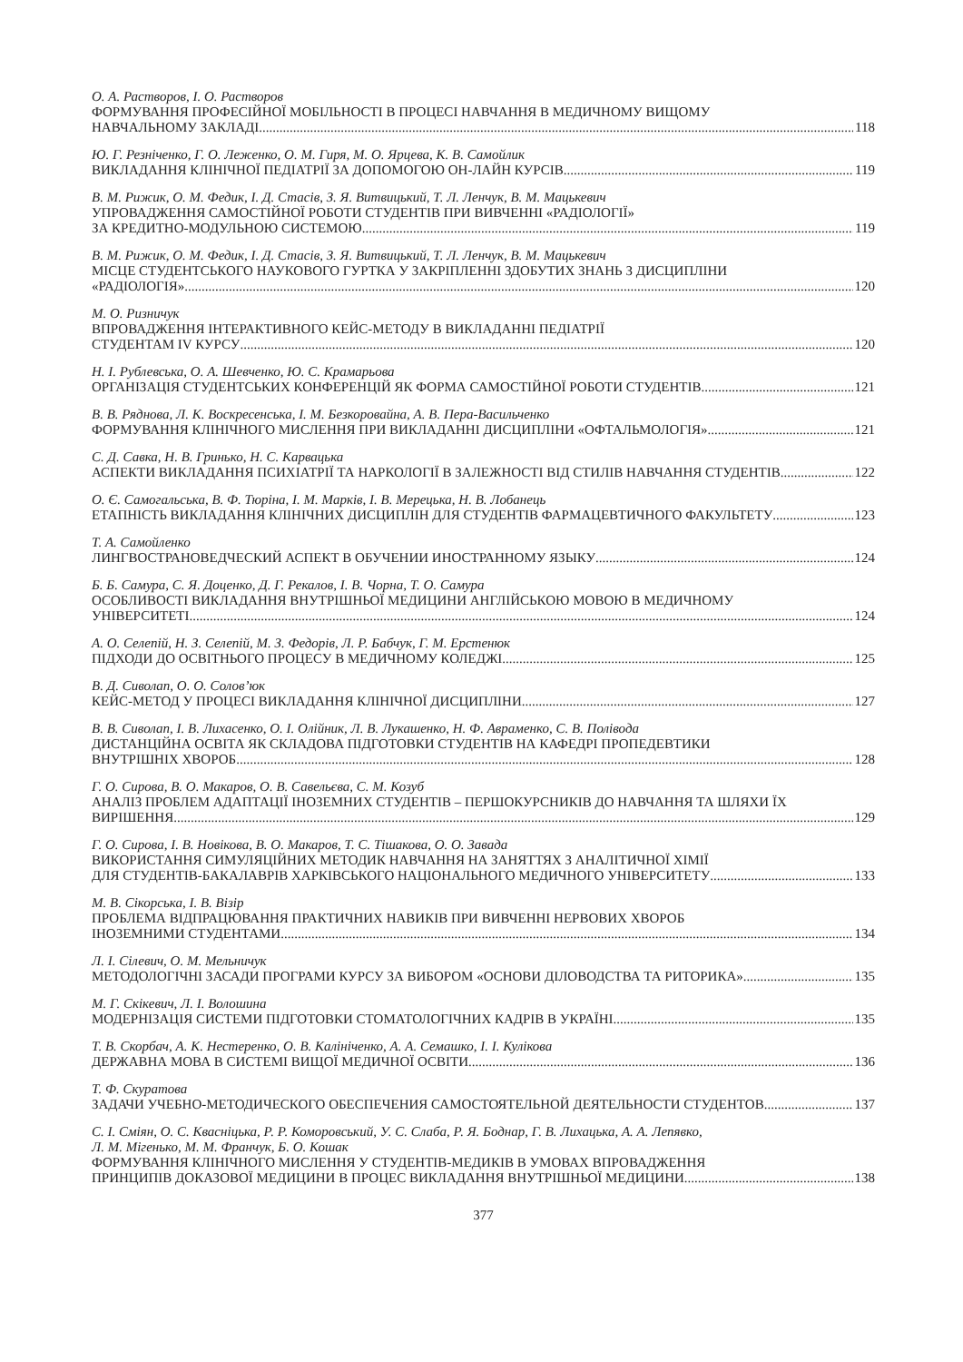О. А. Растворов, І. О. Растворов
ФОРМУВАННЯ ПРОФЕСІЙНОЇ МОБІЛЬНОСТІ В ПРОЦЕСІ НАВЧАННЯ В МЕДИЧНОМУ ВИЩОМУ
НАВЧАЛЬНОМУ ЗАКЛАДІ 118
Ю. Г. Резніченко, Г. О. Леженко, О. М. Гиря, М. О. Ярцева, К. В. Самойлик
ВИКЛАДАННЯ КЛІНІЧНОЇ ПЕДІАТРІЇ ЗА ДОПОМОГОЮ ОН-ЛАЙН КУРСІВ 119
В. М. Рижик, О. М. Федик, І. Д. Стасів, З. Я. Витвицький, Т. Л. Ленчук, В. М. Мацькевич
УПРОВАДЖЕННЯ САМОСТІЙНОЇ РОБОТИ СТУДЕНТІВ ПРИ ВИВЧЕННІ «РАДІОЛОГІЇ»
ЗА КРЕДИТНО-МОДУЛЬНОЮ СИСТЕМОЮ 119
В. М. Рижик, О. М. Федик, І. Д. Стасів, З. Я. Витвицький, Т. Л. Ленчук, В. М. Мацькевич
МІСЦЕ СТУДЕНТСЬКОГО НАУКОВОГО ГУРТКА У ЗАКРІПЛЕННІ ЗДОБУТИХ ЗНАНЬ З ДИСЦИПЛІНИ
«РАДІОЛОГІЯ» 120
М. О. Ризничук
ВПРОВАДЖЕННЯ ІНТЕРАКТИВНОГО КЕЙС-МЕТОДУ В ВИКЛАДАННІ ПЕДІАТРІЇ
СТУДЕНТАМ IV КУРСУ 120
Н. І. Рублевська, О. А. Шевченко, Ю. С. Крамарьова
ОРГАНІЗАЦІЯ СТУДЕНТСЬКИХ КОНФЕРЕНЦІЙ ЯК ФОРМА САМОСТІЙНОЇ РОБОТИ СТУДЕНТІВ 121
В. В. Ряднова, Л. К. Воскресенська, І. М. Безкоровайна, А. В. Пера-Васильченко
ФОРМУВАННЯ КЛІНІЧНОГО МИСЛЕННЯ ПРИ ВИКЛАДАННІ ДИСЦИПЛІНИ «ОФТАЛЬМОЛОГІЯ» 121
С. Д. Савка, Н. В. Гринько, Н. С. Карвацька
АСПЕКТИ ВИКЛАДАННЯ ПСИХІАТРІЇ ТА НАРКОЛОГІЇ В ЗАЛЕЖНОСТІ ВІД СТИЛІВ НАВЧАННЯ СТУДЕНТІВ 122
О. Є. Самогальська, В. Ф. Тюріна, І. М. Марків, І. В. Мерецька, Н. В. Лобанець
ЕТАПНІСТЬ ВИКЛАДАННЯ КЛІНІЧНИХ ДИСЦИПЛІН ДЛЯ СТУДЕНТІВ ФАРМАЦЕВТИЧНОГО ФАКУЛЬТЕТУ 123
Т. А. Самойленко
ЛИНГВОСТРАНОВЕДЧЕСКИЙ АСПЕКТ В ОБУЧЕНИИ ИНОСТРАННОМУ ЯЗЫКУ 124
Б. Б. Самура, С. Я. Доценко, Д. Г. Рекалов, І. В. Чорна, Т. О. Самура
ОСОБЛИВОСТІ ВИКЛАДАННЯ ВНУТРІШНЬОЇ МЕДИЦИНИ АНГЛІЙСЬКОЮ МОВОЮ В МЕДИЧНОМУ
УНІВЕРСИТЕТІ 124
А. О. Селепій, Н. З. Селепій, М. З. Федорів, Л. Р. Бабчук, Г. М. Ерстенюк
ПІДХОДИ ДО ОСВІТНЬОГО ПРОЦЕСУ В МЕДИЧНОМУ КОЛЕДЖІ 125
В. Д. Сиволап, О. О. Солов’юк
КЕЙС-МЕТОД У ПРОЦЕСІ ВИКЛАДАННЯ КЛІНІЧНОЇ ДИСЦИПЛІНИ 127
В. В. Сиволап, І. В. Лихасенко, О. І. Олійник, Л. В. Лукашенко, Н. Ф. Авраменко, С. В. Полівода
ДИСТАНЦІЙНА ОСВІТА ЯК СКЛАДОВА ПІДГОТОВКИ СТУДЕНТІВ НА КАФЕДРІ ПРОПЕДЕВТИКИ
ВНУТРІШНІХ ХВОРОБ 128
Г. О. Сирова, В. О. Макаров, О. В. Савельєва, С. М. Козуб
АНАЛІЗ ПРОБЛЕМ АДАПТАЦІЇ ІНОЗЕМНИХ СТУДЕНТІВ – ПЕРШОКУРСНИКІВ ДО НАВЧАННЯ ТА ШЛЯХИ ЇХ
ВИРІШЕННЯ 129
Г. О. Сирова, І. В. Новікова, В. О. Макаров, Т. С. Тішакова, О. О. Завада
ВИКОРИСТАННЯ СИМУЛЯЦІЙНИХ МЕТОДИК НАВЧАННЯ НА ЗАНЯТТЯХ З АНАЛІТИЧНОЇ ХІМІЇ
ДЛЯ СТУДЕНТІВ-БАКАЛАВРІВ ХАРКІВСЬКОГО НАЦІОНАЛЬНОГО МЕДИЧНОГО УНІВЕРСИТЕТУ 133
М. В. Сікорська, І. В. Візір
ПРОБЛЕМА ВІДПРАЦЮВАННЯ ПРАКТИЧНИХ НАВИКІВ ПРИ ВИВЧЕННІ НЕРВОВИХ ХВОРОБ
ІНОЗЕМНИМИ СТУДЕНТАМИ 134
Л. І. Сілевич, О. М. Мельничук
МЕТОДОЛОГІЧНІ ЗАСАДИ ПРОГРАМИ КУРСУ ЗА ВИБОРОМ «ОСНОВИ ДІЛОВОДСТВА ТА РИТОРИКА» 135
М. Г. Скікевич, Л. І. Волошина
МОДЕРНІЗАЦІЯ СИСТЕМИ ПІДГОТОВКИ СТОМАТОЛОГІЧНИХ КАДРІВ В УКРАЇНІ 135
Т. В. Скорбач, А. К. Нестеренко, О. В. Калініченко, А. А. Семашко, І. І. Кулікова
ДЕРЖАВНА МОВА В СИСТЕМІ ВИЩОЇ МЕДИЧНОЇ ОСВІТИ 136
Т. Ф. Скуратова
ЗАДАЧИ УЧЕБНО-МЕТОДИЧЕСКОГО ОБЕСПЕЧЕНИЯ САМОСТОЯТЕЛЬНОЙ ДЕЯТЕЛЬНОСТИ СТУДЕНТОВ 137
С. І. Сміян, О. С. Квасніцька, Р. Р. Коморовський, У. С. Слаба, Р. Я. Боднар, Г. В. Лихацька, А. А. Лепявко,
Л. М. Мігенько, М. М. Франчук, Б. О. Кошак
ФОРМУВАННЯ КЛІНІЧНОГО МИСЛЕННЯ У СТУДЕНТІВ-МЕДИКІВ В УМОВАХ ВПРОВАДЖЕННЯ
ПРИНЦИПІВ ДОКАЗОВОЇ МЕДИЦИНИ В ПРОЦЕС ВИКЛАДАННЯ ВНУТРІШНЬОЇ МЕДИЦИНИ 138
377